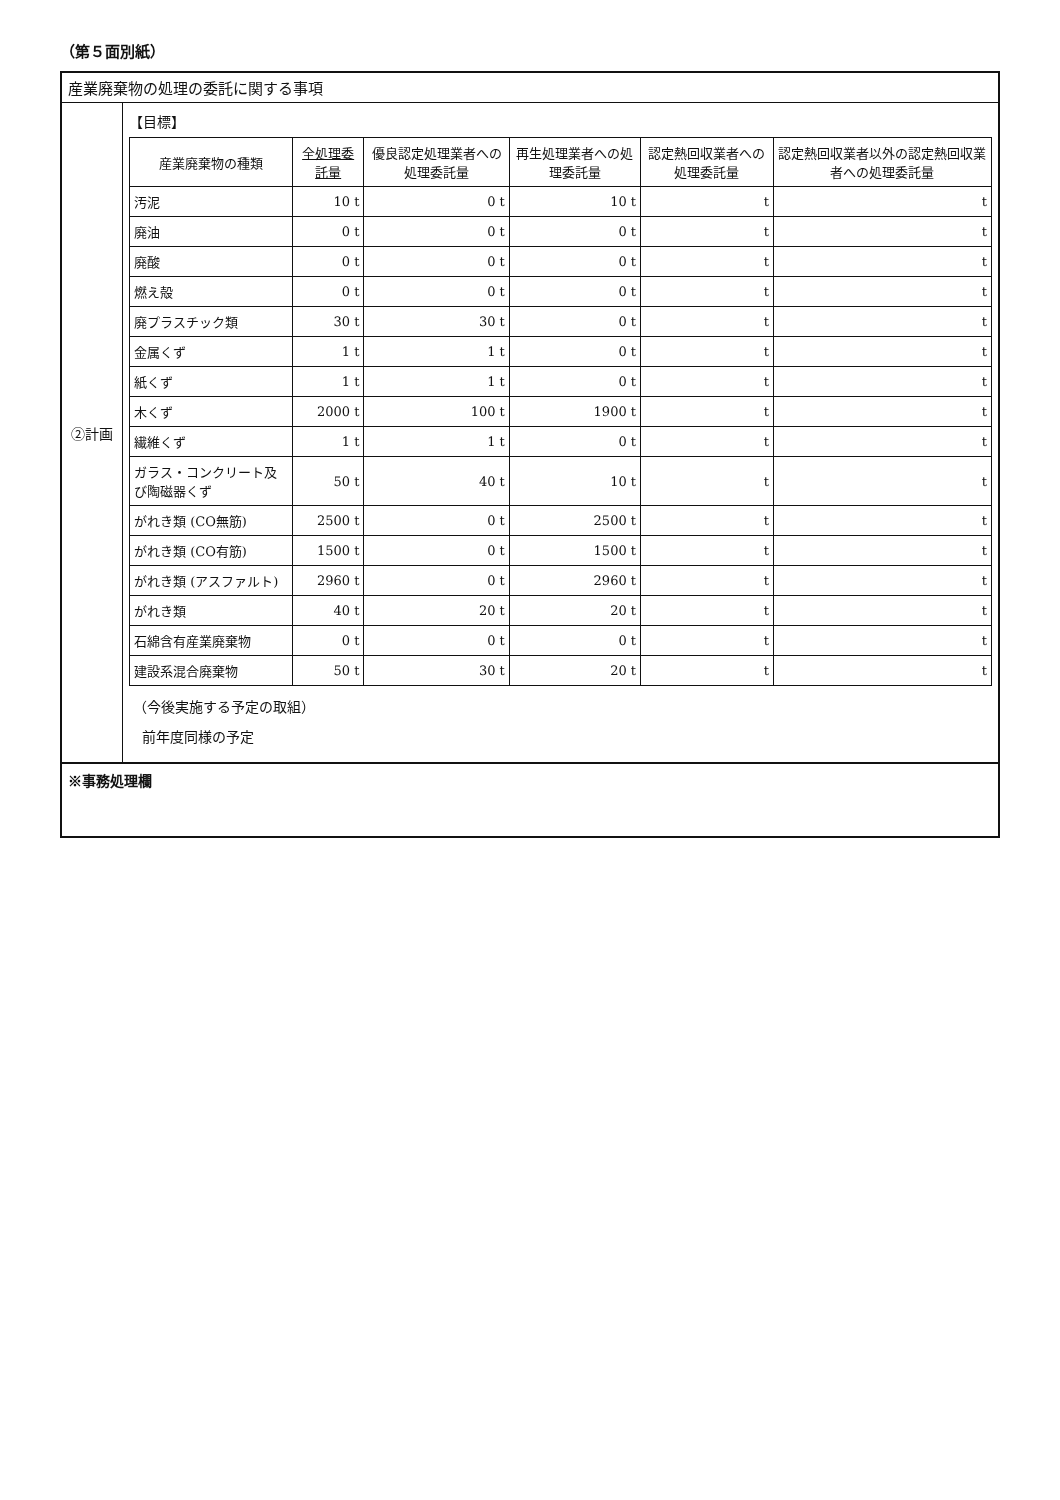（第５面別紙）
産業廃棄物の処理の委託に関する事項
②計画
【目標】
| 産業廃棄物の種類 | 全処理委託量 | 優良認定処理業者への処理委託量 | 再生処理業者への処理委託量 | 認定熱回収業者への処理委託量 | 認定熱回収業者以外の認定熱回収業者への処理委託量 |
| --- | --- | --- | --- | --- | --- |
| 汚泥 | 10 t | 0 t | 10 t | t | t |
| 廃油 | 0 t | 0 t | 0 t | t | t |
| 廃酸 | 0 t | 0 t | 0 t | t | t |
| 燃え殻 | 0 t | 0 t | 0 t | t | t |
| 廃プラスチック類 | 30 t | 30 t | 0 t | t | t |
| 金属くず | 1 t | 1 t | 0 t | t | t |
| 紙くず | 1 t | 1 t | 0 t | t | t |
| 木くず | 2000 t | 100 t | 1900 t | t | t |
| 繊維くず | 1 t | 1 t | 0 t | t | t |
| ガラス・コンクリート及び陶磁器くず | 50 t | 40 t | 10 t | t | t |
| がれき類 (CO無筋) | 2500 t | 0 t | 2500 t | t | t |
| がれき類 (CO有筋) | 1500 t | 0 t | 1500 t | t | t |
| がれき類 (アスファルト) | 2960 t | 0 t | 2960 t | t | t |
| がれき類 | 40 t | 20 t | 20 t | t | t |
| 石綿含有産業廃棄物 | 0 t | 0 t | 0 t | t | t |
| 建設系混合廃棄物 | 50 t | 30 t | 20 t | t | t |
（今後実施する予定の取組）
前年度同様の予定
※事務処理欄